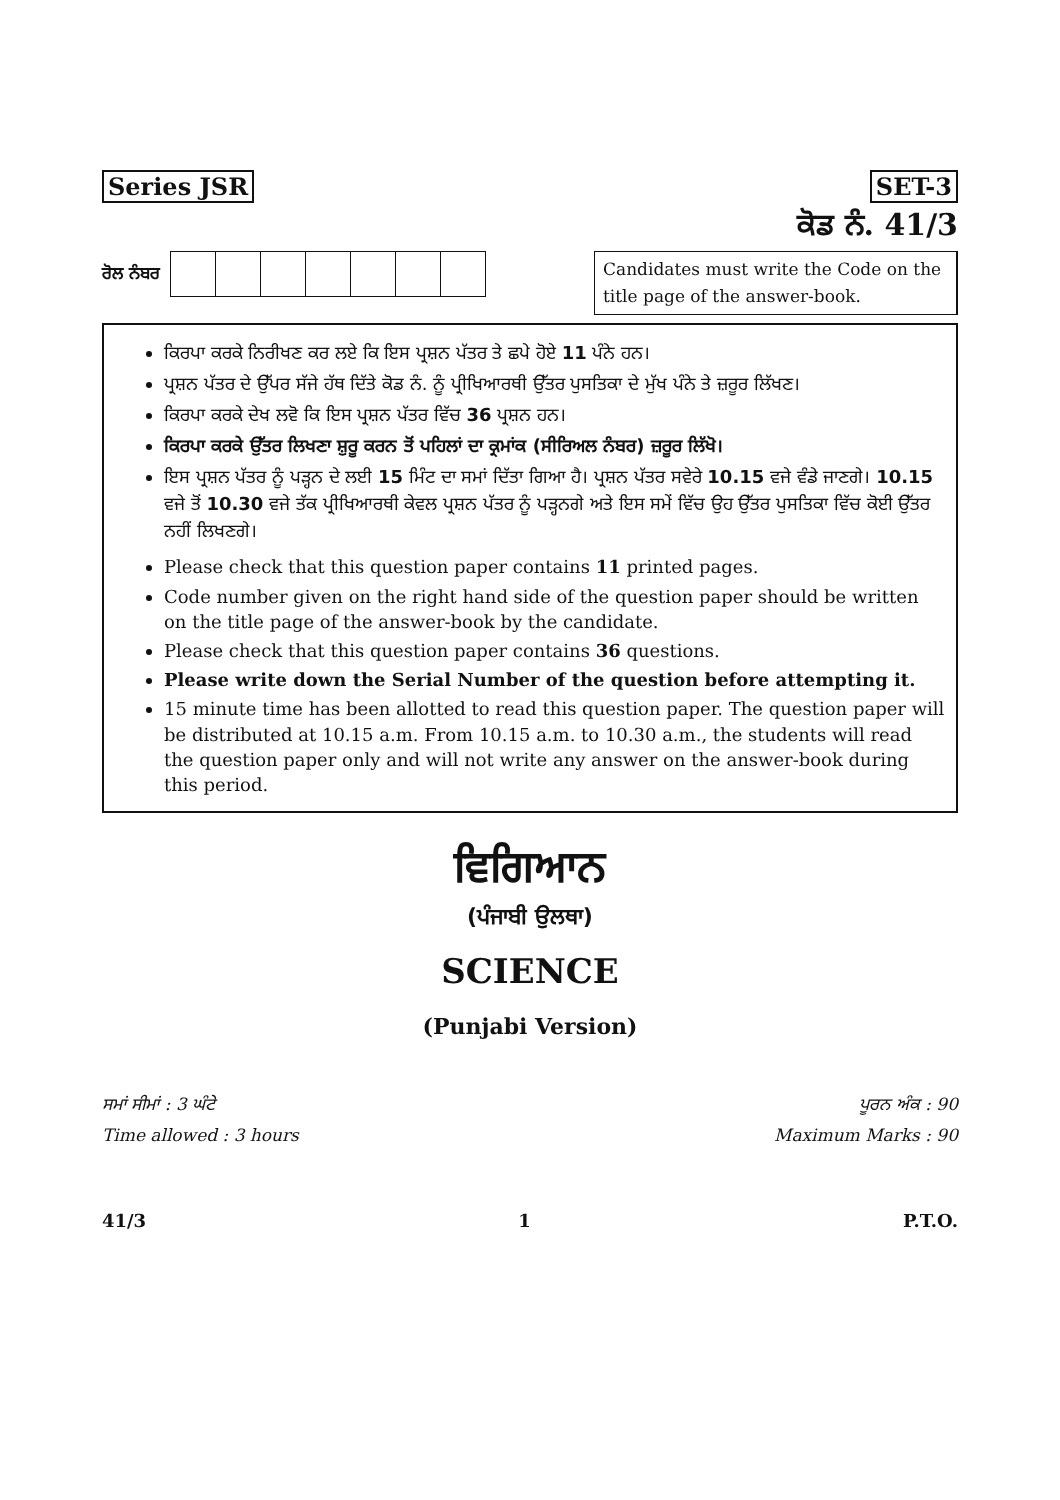Series JSR SET-3
ਕੋਡ ਨੰ. 41/3
ਰੋਲ ਨੰਬਰ
Candidates must write the Code on the title page of the answer-book.
ਕਿਰਪਾ ਕਰਕੇ ਨਿਰੀਖਣ ਕਰ ਲਏ ਕਿ ਇਸ ਪ੍ਰਸ਼ਨ ਪੱਤਰ ਤੇ ਛਪੇ ਹੋਏ 11 ਪੰਨੇ ਹਨ।
ਪ੍ਰਸ਼ਨ ਪੱਤਰ ਦੇ ਉੱਪਰ ਸੱਜੇ ਹੱਥ ਦਿੱਤੇ ਕੋਡ ਨੰ. ਨੂੰ ਪ੍ਰੀਖਿਆਰਥੀ ਉੱਤਰ ਪੁਸਤਿਕਾ ਦੇ ਮੁੱਖ ਪੰਨੇ ਤੇ ਜ਼ਰੂਰ ਲਿੱਖਣ।
ਕਿਰਪਾ ਕਰਕੇ ਦੇਖ ਲਵੋ ਕਿ ਇਸ ਪ੍ਰਸ਼ਨ ਪੱਤਰ ਵਿੱਚ 36 ਪ੍ਰਸ਼ਨ ਹਨ।
ਕਿਰਪਾ ਕਰਕੇ ਉੱਤਰ ਲਿਖਣਾ ਸ਼ੁਰੂ ਕਰਨ ਤੋਂ ਪਹਿਲਾਂ ਦਾ ਕ੍ਰਮਾਂਕ (ਸੀਰਿਅਲ ਨੰਬਰ) ਜ਼ਰੂਰ ਲਿੱਖੋ।
ਇਸ ਪ੍ਰਸ਼ਨ ਪੱਤਰ ਨੂੰ ਪੜ੍ਹਨ ਦੇ ਲਈ 15 ਮਿੰਟ ਦਾ ਸਮਾਂ ਦਿੱਤਾ ਗਿਆ ਹੈ। ਪ੍ਰਸ਼ਨ ਪੱਤਰ ਸਵੇਰੇ 10.15 ਵਜੇ ਵੰਡੇ ਜਾਣਗੇ। 10.15 ਵਜੇ ਤੋਂ 10.30 ਵਜੇ ਤੱਕ ਪ੍ਰੀਖਿਆਰਥੀ ਕੇਵਲ ਪ੍ਰਸ਼ਨ ਪੱਤਰ ਨੂੰ ਪੜ੍ਹਨਗੇ ਅਤੇ ਇਸ ਸਮੇਂ ਵਿੱਚ ਉਹ ਉੱਤਰ ਪੁਸਤਿਕਾ ਵਿੱਚ ਕੋਈ ਉੱਤਰ ਨਹੀਂ ਲਿਖਣਗੇ।
Please check that this question paper contains 11 printed pages.
Code number given on the right hand side of the question paper should be written on the title page of the answer-book by the candidate.
Please check that this question paper contains 36 questions.
Please write down the Serial Number of the question before attempting it.
15 minute time has been allotted to read this question paper. The question paper will be distributed at 10.15 a.m. From 10.15 a.m. to 10.30 a.m., the students will read the question paper only and will not write any answer on the answer-book during this period.
ਵਿਗਿਆਨ
(ਪੰਜਾਬੀ ਉਲਥਾ)
SCIENCE
(Punjabi Version)
ਸਮਾਂ ਸੀਮਾਂ : 3 ਘੰਟੇ
Time allowed : 3 hours
ਪੂਰਨ ਅੰਕ : 90
Maximum Marks : 90
41/3 1 P.T.O.